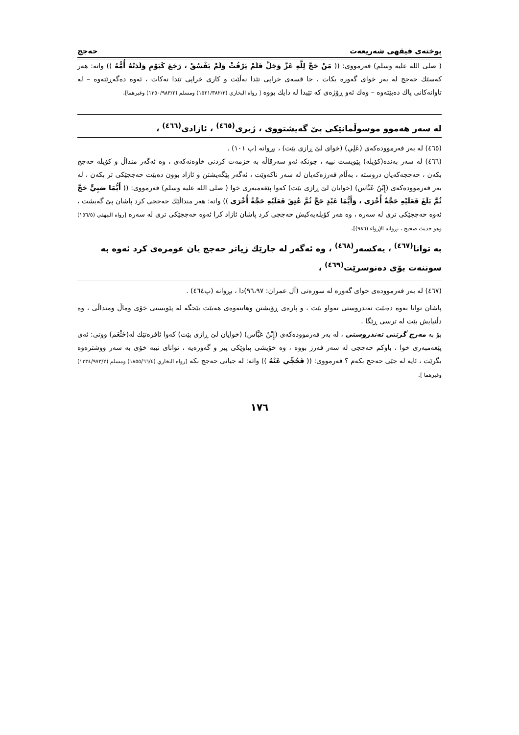پوختەی فیقهی شەریعەت حەجج
( صلى الله عليه وسلم) فەرمووی: (( مَنْ حَجَّ لِلَّهِ عَزَّ وَجَلَّ فَلَمْ يَرْفُثْ وَلَمْ يَفْسُقْ ، رَجَعَ كَيَوْمِ وَلَدَتْهُ أُمُّهُ )) واته: هەر کەسێك حەجج لە بەر خوای گەورە بکات ، جا قسەی خراپی تێدا نەڵێت و کاری خراپی تێدا نەکات ، ئەوە دەگەڕێتەوە – لە تاوانەکانی پاك دەبێتەوە – وەك ئەو ڕۆژەی کە تێیدا لە دایك بووە [ رواه البخاري (١٥٢١/٣٨٢/٣) ومسلم (١٣٥٠/٩٨٣/٢) وغيرهما].
لە سەر هەموو موسوڵمانێکی پێ گەیشتووی ، ژیری<sup>(٤٦٥)</sup> ، ئازادی<sup>(٤٦٦)</sup> ،
(٤٦٥) لە بەر فەرموودەکەی (عَلِي) (خوای لێ ڕازی بێت) ، بڕوانە (پ ١٠١) .
(٤٦٦) لە سەر بەندە(کۆیلە) پێویست نییە ، چونکە ئەو سەرقاڵە بە خزمەت کردنی خاوەنەکەی ، وە ئەگەر منداڵ و کۆیلە حەجج بکەن ، حەججەکەیان دروستە ، بەڵام فەرزەکەیان لە سەر ناکەوێت ، ئەگەر پێگەیشتن و ئازاد بوون دەبێت حەججێکی تر بکەن ، لە بەر فەرموودەکەی (إِبْنُ عَبَّاس) (خوایان لێ ڕازی بێت) کەوا پێغەمبەری خوا ( صلى الله عليه وسلم) فەرمووی: (( أَيُّمَا صَبِيٍّ حَجَّ ثُمَّ بَلَغَ فَعَلَيْهِ حَجَّةٌ أُخْرَى ، وَأَيُّمَا عَبْدٍ حَجَّ ثُمَّ عُتِقَ فَعَلَيْهِ حَجَّةٌ أُخْرَى )) واته: هەر منداڵێك حەججی کرد پاشان پێ گەیشت ، ئەوە حەججێکی تری لە سەرە ، وە هەر کۆیلەیەکیش حەججی کرد پاشان ئازاد کرا ئەوە حەججێکی تری لە سەرە [رواه البيهقي (١٥٦/٥) وهو حديث صحيح ، بڕوانە الإرواء (٩٨٦)].
بە توانا<sup>(٤٦٧)</sup> ، یەکسەر<sup>(٤٦٨)</sup> ، وە ئەگەر لە جارێك زیاتر حەجج یان عومرەی کرد ئەوە بە سوننەت بۆی دەنوسرێت<sup>(٤٦٩)</sup> ،
(٤٦٧) لە بەر فەرموودەی خوای گەورە لە سورەتی (آل عمران: ٩٦،٩٧)دا ، بڕوانە (پ٤٦٤) .
پاشان توانا بەوە دەبێت تەندروستی تەواو بێت ، و پارەی ڕۆیشتن وهاتنەوەی هەبێت بێجگە لە پێویستی خۆی وماڵ ومنداڵی ، وە دڵنیایش بێت لە ترسی ڕێگا .
بۆ بە مەرج گرتنی تەندروستی ، لە بەر فەرموودەکەی (إِبْنُ عَبَّاس) (خوایان لێ ڕازی بێت) کەوا ئافرەتێك لە(خَثْعَم) ووتی: ئەی پێغەمبەری خوا ، باوکم حەججی لە سەر فەرز بووە ، وە خۆیشی پیاوێکی پیر و گەورەیە ، توانای نییە خۆی بە سەر ووشترەوە بگرێت ، ئایە لە جێی حەجج بکەم ؟ فەرمووی: (( فَحُجِّي عَنْهُ )) واته: لە جیاتی حەجج بکە [رواه البخاري (١٨٥٥/٦٦/٤) ومسلم (١٣٣٤/٩٧٣/٢) وغيرهما ].
١٧٦